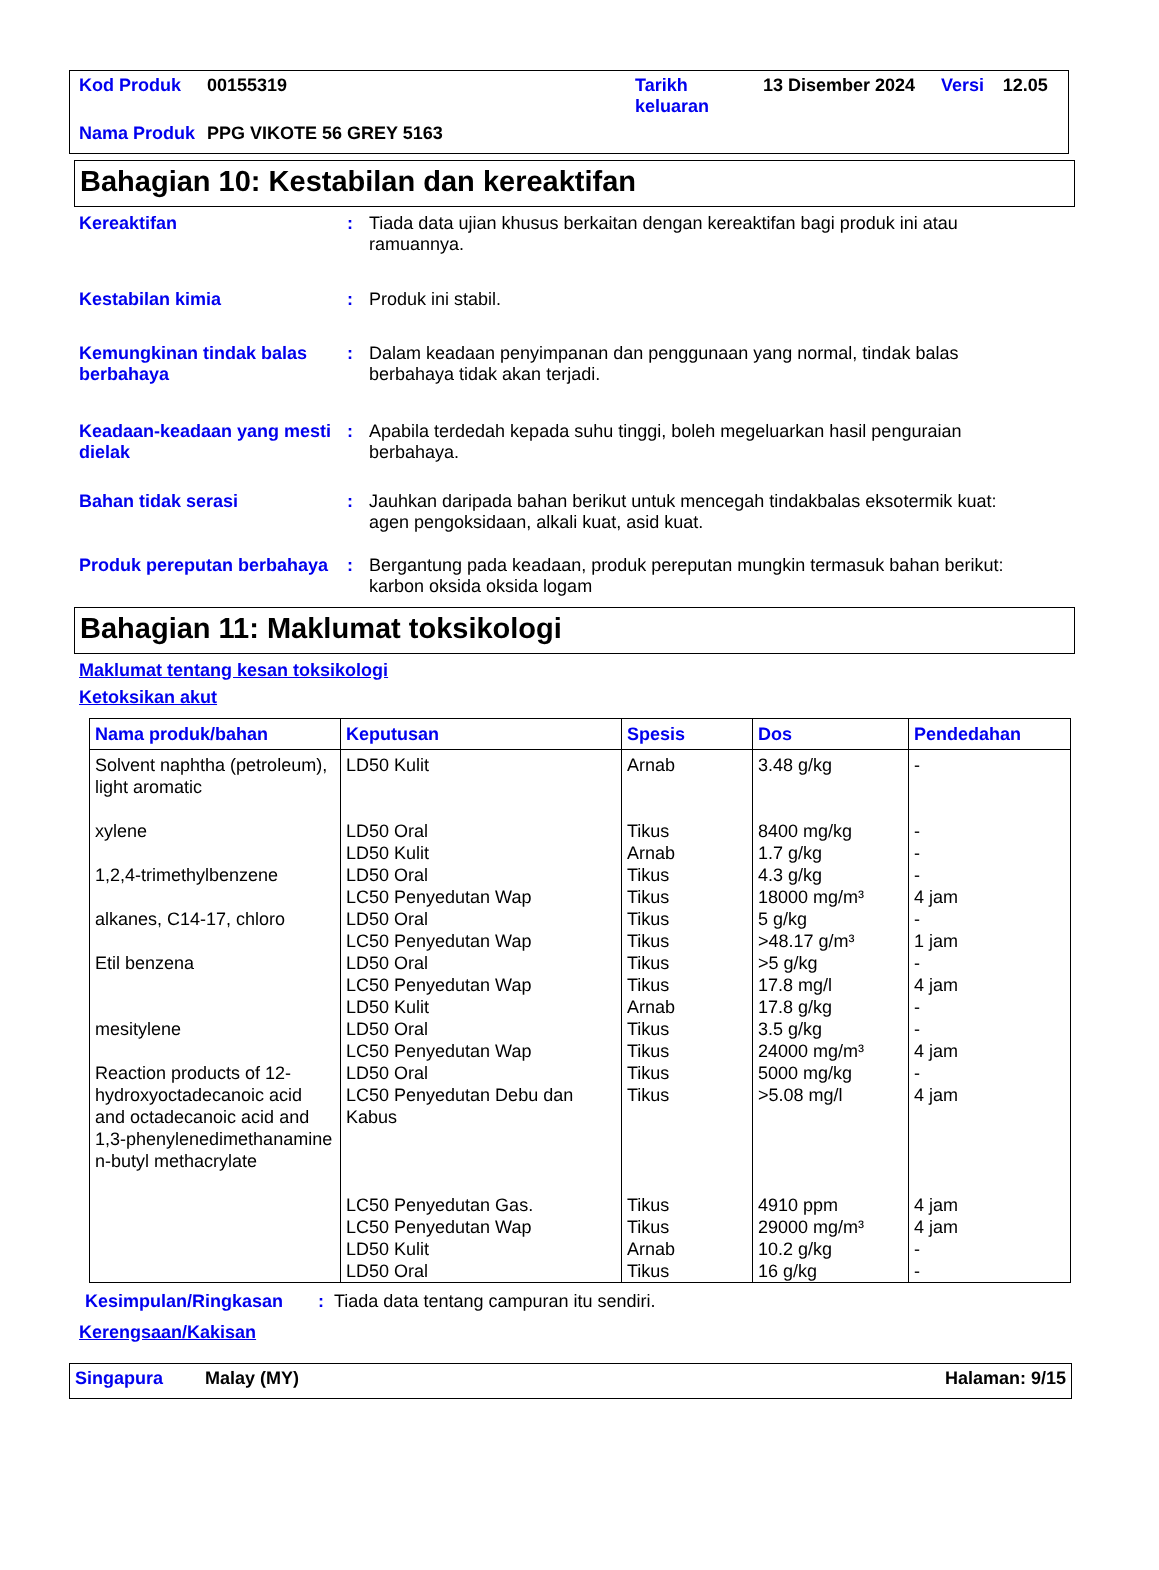| Kod Produk | 00155319 | Tarikh keluaran | 13 Disember 2024 | Versi | 12.05 |
| Nama Produk | PPG VIKOTE 56 GREY 5163 | | | | |
Bahagian 10: Kestabilan dan kereaktifan
Kereaktifan : Tiada data ujian khusus berkaitan dengan kereaktifan bagi produk ini atau ramuannya.
Kestabilan kimia : Produk ini stabil.
Kemungkinan tindak balas berbahaya
: Dalam keadaan penyimpanan dan penggunaan yang normal, tindak balas berbahaya tidak akan terjadi.
Keadaan-keadaan yang mesti dielak
: Apabila terdedah kepada suhu tinggi, boleh megeluarkan hasil penguraian berbahaya.
Bahan tidak serasi : Jauhkan daripada bahan berikut untuk mencegah tindakbalas eksotermik kuat: agen pengoksidaan, alkali kuat, asid kuat.
Produk pereputan berbahaya
: Bergantung pada keadaan, produk pereputan mungkin termasuk bahan berikut: karbon oksida oksida logam
Bahagian 11: Maklumat toksikologi
Maklumat tentang kesan toksikologi
Ketoksikan akut
| Nama produk/bahan | Keputusan | Spesis | Dos | Pendedahan |
| --- | --- | --- | --- | --- |
| Solvent naphtha (petroleum), light aromatic xylene 1,2,4-trimethylbenzene alkanes, C14-17, chloro Etil benzena mesitylene Reaction products of 12-hydroxyoctadecanoic acid and octadecanoic acid and 1,3-phenylenedimethanamine n-butyl methacrylate | LD50 Kulit LD50 Oral LD50 Kulit LD50 Oral LC50 Penyedutan Wap LD50 Oral LC50 Penyedutan Wap LD50 Oral LC50 Penyedutan Wap LD50 Kulit LD50 Oral LC50 Penyedutan Wap LD50 Oral LC50 Penyedutan Debu dan Kabus LC50 Penyedutan Gas. LC50 Penyedutan Wap LD50 Kulit LD50 Oral | Arnab Tikus Arnab Tikus Tikus Tikus Tikus Tikus Tikus Arnab Tikus Tikus Tikus Tikus Tikus Tikus Arnab Tikus | 3.48 g/kg 8400 mg/kg 1.7 g/kg 4.3 g/kg 18000 mg/m³ 5 g/kg >48.17 g/m³ >5 g/kg 17.8 mg/l 17.8 g/kg 3.5 g/kg 24000 mg/m³ 5000 mg/kg >5.08 mg/l 4910 ppm 29000 mg/m³ 10.2 g/kg 16 g/kg | - - - - 4 jam - 1 jam - 4 jam - - 4 jam - 4 jam 4 jam 4 jam - - |
Kesimpulan/Ringkasan : Tiada data tentang campuran itu sendiri.
Kerengsaan/Kakisan
Singapura Malay (MY) Halaman: 9/15